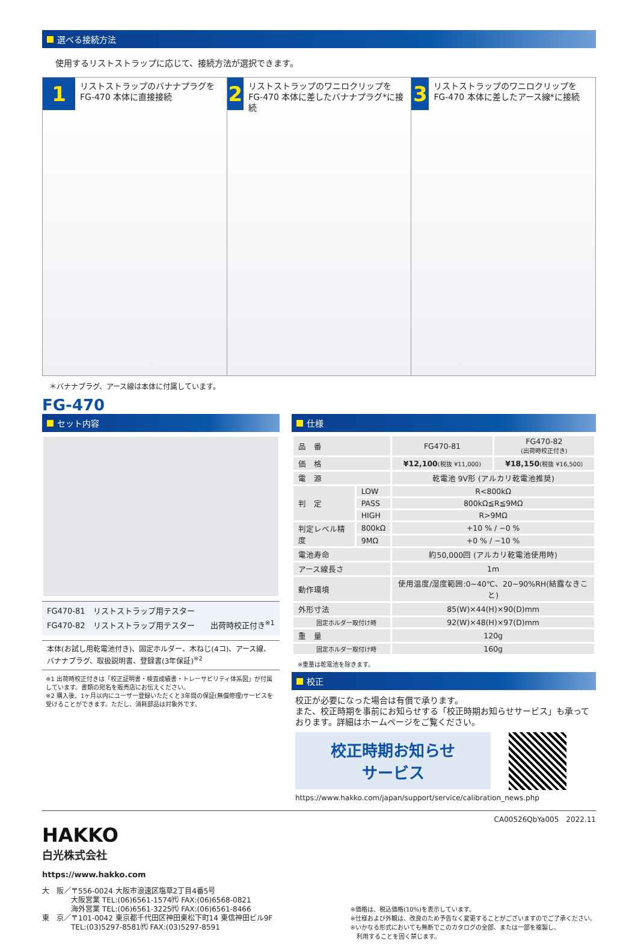選べる接続方法
使用するリストストラップに応じて、接続方法が選択できます。
1
リストストラップのバナナプラグを
FG-470 本体に直接接続
2
リストストラップのワニロクリップを FG-470 本体に差したバナナプラグ*に接続
3
リストストラップのワニロクリップを FG-470 本体に差したアース線*に接続
＊バナナプラグ、アース線は本体に付属しています。
FG-470
セット内容
FG470-81　リストストラップ用テスター
FG470-82　リストストラップ用テスター　　出荷時校正付き<sup>※1</sup>
本体(お試し用乾電池付き)、固定ホルダー、木ねじ(4コ)、アース線、バナナプラグ、取扱説明書、登録書(3年保証)<sup>※2</sup>
※1 出荷時校正付きは「校正証明書・検査成績書・トレーサビリティ体系図」が付属しています。書類の宛名を販売店にお伝えください。
※2 購入後、1ヶ月以内にユーザー登録いただくと3年間の保証(無償修理)サービスを受けることができます。ただし、消耗部品は対象外です。
仕様
| 品 番 | | FG470-81 | FG470-82 (出荷時校正付き) |
| 価 格 | | ¥12,100 (税抜 ¥11,000) | ¥18,150 (税抜 ¥16,500) |
| 電 源 | | 乾電池 9V形 (アルカリ乾電池推奨) | |
| 判 定 | LOW | R<800kΩ | |
| | PASS | 800kΩ≦R≦9MΩ | |
| | HIGH | R>9MΩ | |
| 判定レベル精度 | 800kΩ | +10 % / −0 % | |
| | 9MΩ | +0 % / −10 % | |
| 電池寿命 | | 約50,000回 (アルカリ乾電池使用時) | |
| アース線長さ | | 1m | |
| 動作環境 | | 使用温度/湿度範囲:0~40℃、20~90%RH(結露なきこと) | |
| 外形寸法 | | 85(W)×44(H)×90(D)mm | |
| 固定ホルダー取付け時 | | 92(W)×48(H)×97(D)mm | |
| 重 量 | | 120g | |
| 固定ホルダー取付け時 | | 160g | |
※重量は乾電池を除きます。
校正
校正が必要になった場合は有償で承ります。
また、校正時期を事前にお知らせする「校正時期お知らせサービス」も承っております。詳細はホームページをご覧ください。
校正時期お知らせ
サービス
https://www.hakko.com/japan/support/service/calibration_news.php
CA00526QbYa005　2022.11
HAKKO
白光株式会社
https://www.hakko.com
大　阪／〒556-0024 大阪市浪速区塩草2丁目4番5号
　　　　大阪営業 TEL:(06)6561-1574㈹ FAX:(06)6568-0821
　　　　海外営業 TEL:(06)6561-3225㈹ FAX:(06)6561-8466
東　京／〒101-0042 東京都千代田区神田東松下町14 東信神田ビル9F
　　　　TEL:(03)5297-8581㈹ FAX:(03)5297-8591
※価格は、税込価格(10%)を表示しています。
※仕様および外観は、改良のため予告なく変更することがございますのでご了承ください。
※いかなる形式においても無断でこのカタログの全部、または一部を複製し、
　利用することを固く禁じます。